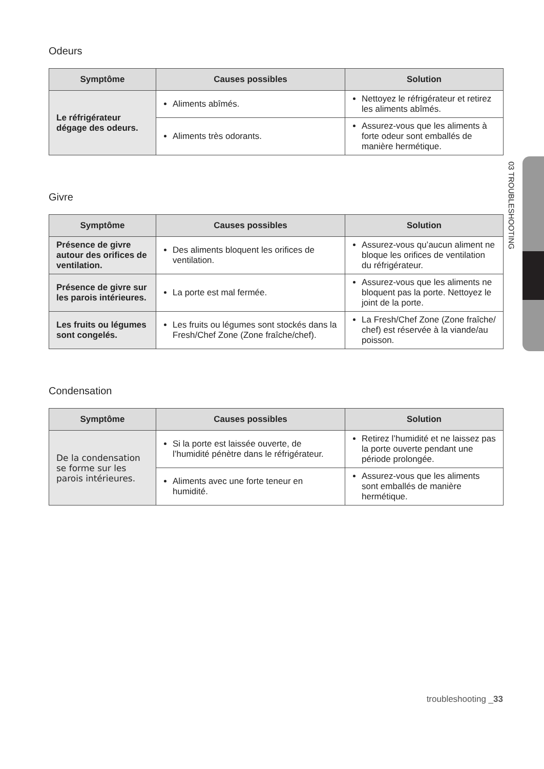Odeurs
| Symptôme | Causes possibles | Solution |
| --- | --- | --- |
| Le réfrigérateur dégage des odeurs. | Aliments abîmés. | Nettoyez le réfrigérateur et retirez les aliments abîmés. |
| | Aliments très odorants. | Assurez-vous que les aliments à forte odeur sont emballés de manière hermétique. |
Givre
| Symptôme | Causes possibles | Solution |
| --- | --- | --- |
| Présence de givre autour des orifices de ventilation. | Des aliments bloquent les orifices de ventilation. | Assurez-vous qu’aucun aliment ne bloque les orifices de ventilation du réfrigérateur. |
| Présence de givre sur les parois intérieures. | La porte est mal fermée. | Assurez-vous que les aliments ne bloquent pas la porte. Nettoyez le joint de la porte. |
| Les fruits ou légumes sont congelés. | Les fruits ou légumes sont stockés dans la Fresh/Chef Zone (Zone fraîche/chef). | La Fresh/Chef Zone (Zone fraîche/ chef) est réservée à la viande/au poisson. |
Condensation
| Symptôme | Causes possibles | Solution |
| --- | --- | --- |
| De la condensation se forme sur les parois intérieures. | Si la porte est laissée ouverte, de l’humidité pénètre dans le réfrigérateur. | Retirez l’humidité et ne laissez pas la porte ouverte pendant une période prolongée. |
| | Aliments avec une forte teneur en humidité. | Assurez-vous que les aliments sont emballés de manière hermétique. |
03 TROUBLESHOOTING
troubleshooting _33